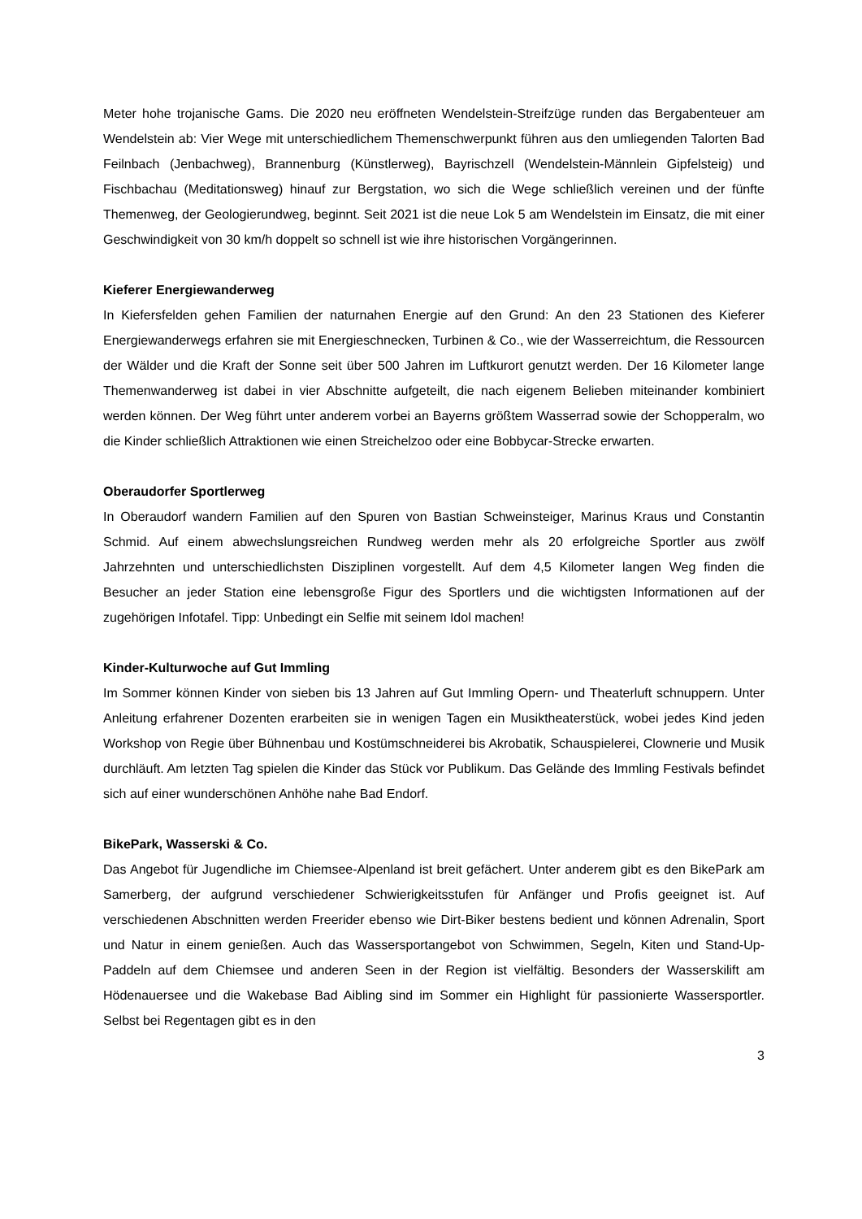Meter hohe trojanische Gams. Die 2020 neu eröffneten Wendelstein-Streifzüge runden das Bergabenteuer am Wendelstein ab: Vier Wege mit unterschiedlichem Themenschwerpunkt führen aus den umliegenden Talorten Bad Feilnbach (Jenbachweg), Brannenburg (Künstlerweg), Bayrischzell (Wendelstein-Männlein Gipfelsteig) und Fischbachau (Meditationsweg) hinauf zur Bergstation, wo sich die Wege schließlich vereinen und der fünfte Themenweg, der Geologierundweg, beginnt. Seit 2021 ist die neue Lok 5 am Wendelstein im Einsatz, die mit einer Geschwindigkeit von 30 km/h doppelt so schnell ist wie ihre historischen Vorgängerinnen.
Kieferer Energiewanderweg
In Kiefersfelden gehen Familien der naturnahen Energie auf den Grund: An den 23 Stationen des Kieferer Energiewanderwegs erfahren sie mit Energieschnecken, Turbinen & Co., wie der Wasserreichtum, die Ressourcen der Wälder und die Kraft der Sonne seit über 500 Jahren im Luftkurort genutzt werden. Der 16 Kilometer lange Themenwanderweg ist dabei in vier Abschnitte aufgeteilt, die nach eigenem Belieben miteinander kombiniert werden können. Der Weg führt unter anderem vorbei an Bayerns größtem Wasserrad sowie der Schopperalm, wo die Kinder schließlich Attraktionen wie einen Streichelzoo oder eine Bobbycar-Strecke erwarten.
Oberaudorfer Sportlerweg
In Oberaudorf wandern Familien auf den Spuren von Bastian Schweinsteiger, Marinus Kraus und Constantin Schmid. Auf einem abwechslungsreichen Rundweg werden mehr als 20 erfolgreiche Sportler aus zwölf Jahrzehnten und unterschiedlichsten Disziplinen vorgestellt. Auf dem 4,5 Kilometer langen Weg finden die Besucher an jeder Station eine lebensgroße Figur des Sportlers und die wichtigsten Informationen auf der zugehörigen Infotafel. Tipp: Unbedingt ein Selfie mit seinem Idol machen!
Kinder-Kulturwoche auf Gut Immling
Im Sommer können Kinder von sieben bis 13 Jahren auf Gut Immling Opern- und Theaterluft schnuppern. Unter Anleitung erfahrener Dozenten erarbeiten sie in wenigen Tagen ein Musiktheaterstück, wobei jedes Kind jeden Workshop von Regie über Bühnenbau und Kostümschneiderei bis Akrobatik, Schauspielerei, Clownerie und Musik durchläuft. Am letzten Tag spielen die Kinder das Stück vor Publikum. Das Gelände des Immling Festivals befindet sich auf einer wunderschönen Anhöhe nahe Bad Endorf.
BikePark, Wasserski & Co.
Das Angebot für Jugendliche im Chiemsee-Alpenland ist breit gefächert. Unter anderem gibt es den BikePark am Samerberg, der aufgrund verschiedener Schwierigkeitsstufen für Anfänger und Profis geeignet ist. Auf verschiedenen Abschnitten werden Freerider ebenso wie Dirt-Biker bestens bedient und können Adrenalin, Sport und Natur in einem genießen. Auch das Wassersportangebot von Schwimmen, Segeln, Kiten und Stand-Up-Paddeln auf dem Chiemsee und anderen Seen in der Region ist vielfältig. Besonders der Wasserskilift am Hödenauersee und die Wakebase Bad Aibling sind im Sommer ein Highlight für passionierte Wassersportler. Selbst bei Regentagen gibt es in den
3